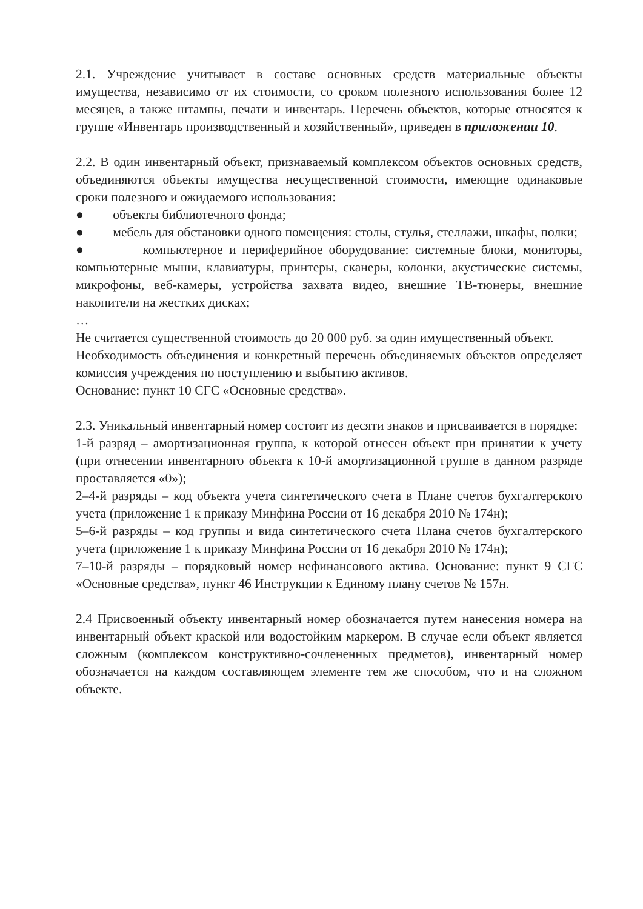2.1. Учреждение учитывает в составе основных средств материальные объекты имущества, независимо от их стоимости, со сроком полезного использования более 12 месяцев, а также штампы, печати и инвентарь. Перечень объектов, которые относятся к группе «Инвентарь производственный и хозяйственный», приведен в приложении 10.
2.2. В один инвентарный объект, признаваемый комплексом объектов основных средств, объединяются объекты имущества несущественной стоимости, имеющие одинаковые сроки полезного и ожидаемого использования:
● объекты библиотечного фонда;
● мебель для обстановки одного помещения: столы, стулья, стеллажи, шкафы, полки;
● компьютерное и периферийное оборудование: системные блоки, мониторы, компьютерные мыши, клавиатуры, принтеры, сканеры, колонки, акустические системы, микрофоны, веб-камеры, устройства захвата видео, внешние ТВ-тюнеры, внешние накопители на жестких дисках;
…
Не считается существенной стоимость до 20 000 руб. за один имущественный объект.
Необходимость объединения и конкретный перечень объединяемых объектов определяет комиссия учреждения по поступлению и выбытию активов.
Основание: пункт 10 СГС «Основные средства».
2.3. Уникальный инвентарный номер состоит из десяти знаков и присваивается в порядке:
1-й разряд – амортизационная группа, к которой отнесен объект при принятии к учету (при отнесении инвентарного объекта к 10-й амортизационной группе в данном разряде проставляется «0»);
2–4-й разряды – код объекта учета синтетического счета в Плане счетов бухгалтерского учета (приложение 1 к приказу Минфина России от 16 декабря 2010 № 174н);
5–6-й разряды – код группы и вида синтетического счета Плана счетов бухгалтерского учета (приложение 1 к приказу Минфина России от 16 декабря 2010 № 174н);
7–10-й разряды – порядковый номер нефинансового актива. Основание: пункт 9 СГС «Основные средства», пункт 46 Инструкции к Единому плану счетов № 157н.
2.4 Присвоенный объекту инвентарный номер обозначается путем нанесения номера на инвентарный объект краской или водостойким маркером. В случае если объект является сложным (комплексом конструктивно-сочлененных предметов), инвентарный номер обозначается на каждом составляющем элементе тем же способом, что и на сложном объекте.